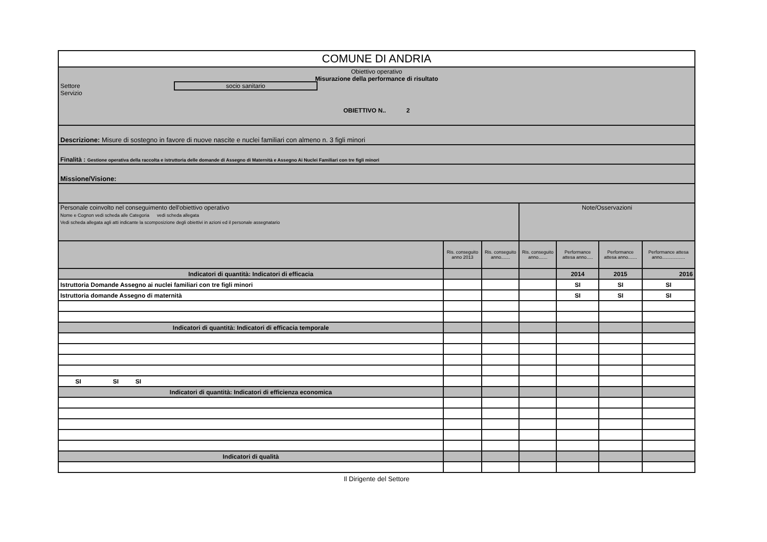| COMUNE DI ANDRIA | | | | | | | |
| Obiettivo operativo Misurazione della performance di risultato Settore socio sanitario Servizio OBIETTIVO N.. 2 | | | | | | | |
| Descrizione: Misure di sostegno in favore di nuove nascite e nuclei familiari con almeno n. 3 figli minori | | | | | | | |
| Finalità : Gestione operativa della raccolta e istruttoria delle domande di Assegno di Maternità e Assegno Ai Nuclei Familiari con tre figli minori | | | | | | | |
| Missione/Visione: | | | | | | | |
| Personale coinvolto nel conseguimento dell'obiettivo operativo Nome e Cognon vedi scheda alle Categoria vedi scheda allegata Vedi scheda allegata agli atti indicante la scomposizione degli obiettivi in azioni ed il personale assegnatario | | | Note/Osservazioni | | | | |
| | Ris. conseguito anno 2013 | Ris. conseguito anno....... | Ris. conseguito anno....... | Performance attesa anno..... | Performance attesa anno....... | Performance attesa anno.................. | |
| Indicatori di quantità: Indicatori di efficacia | | | | 2014 | 2015 | 2016 | |
| Istruttoria Domande Assegno ai nuclei familiari con tre figli minori | | | | SI | SI | SI | |
| Istruttoria domande Assegno di maternità | | | | SI | SI | SI | |
| Indicatori di quantità: Indicatori di efficacia temporale | | | | | | | |
| SI SI SI | | | | | | | |
| Indicatori di quantità: Indicatori di efficienza economica | | | | | | | |
| Indicatori di qualità | | | | | | | |
Il Dirigente del Settore